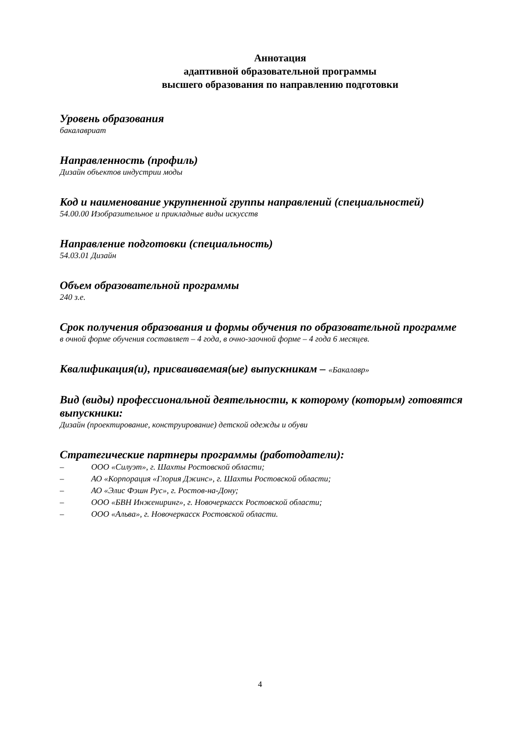Аннотация
адаптивной образовательной программы
высшего образования по направлению подготовки
Уровень образования
бакалавриат
Направленность (профиль)
Дизайн объектов индустрии моды
Код и наименование укрупненной группы направлений (специальностей)
54.00.00 Изобразительное и прикладные виды искусств
Направление подготовки (специальность)
54.03.01 Дизайн
Объем образовательной программы
240 з.е.
Срок получения образования и формы обучения по образовательной программе
в очной форме обучения составляет – 4 года, в очно-заочной форме – 4 года 6 месяцев.
Квалификация(и), присваиваемая(ые) выпускникам – «Бакалавр»
Вид (виды) профессиональной деятельности, к которому (которым) готовятся выпускники:
Дизайн (проектирование, конструирование) детской одежды и обуви
Стратегические партнеры программы (работодатели):
– ООО «Силуэт», г. Шахты Ростовской области;
– АО «Корпорация «Глория Джинс», г. Шахты Ростовской области;
– АО «Элис Фэшн Рус», г. Ростов-на-Дону;
– ООО «БВН Инжениринг», г. Новочеркасск Ростовской области;
– ООО «Альва», г. Новочеркасск Ростовской области.
4